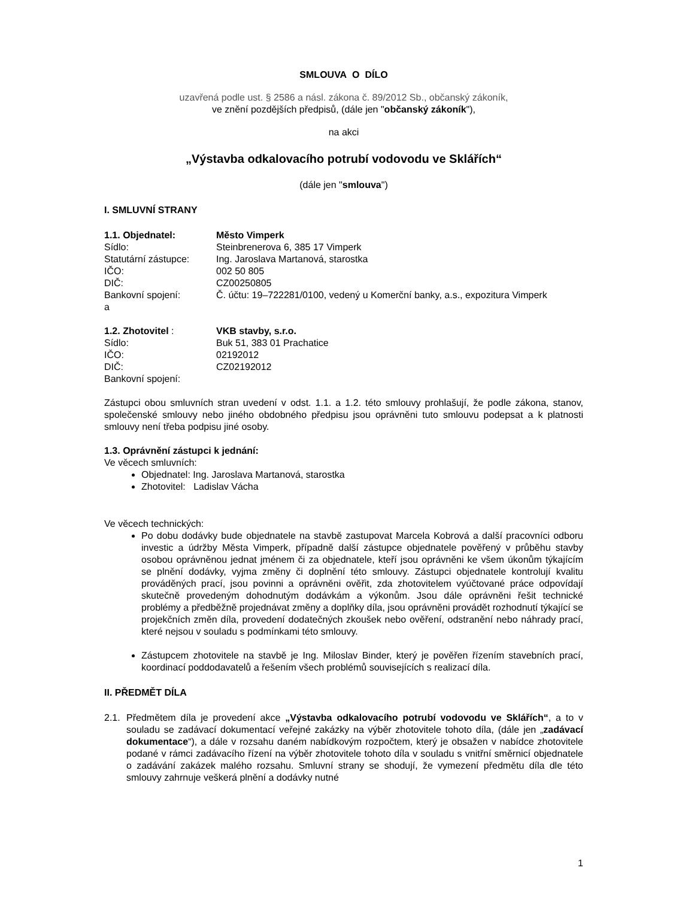SMLOUVA O DÍLO
uzavřená podle ust. § 2586 a násl. zákona č. 89/2012 Sb., občanský zákoník,
ve znění pozdějších předpisů, (dále jen "občanský zákoník"),
na akci
„Výstavba odkalovacího potrubí vodovodu ve Sklářích“
(dále jen "smlouva")
I. SMLUVNÍ STRANY
1.1. Objednatel: Město Vimperk Sídlo: Steinbrenerova 6, 385 17 Vimperk Statutární zástupce: Ing. Jaroslava Martanová, starostka IČO: 002 50 805 DIČ: CZ00250805 Bankovní spojení: Č. účtu: 19–722281/0100, vedený u Komerční banky, a.s., expozitura Vimperk
a
1.2. Zhotovitel : VKB stavby, s.r.o. Sídlo: Buk 51, 383 01 Prachatice IČO: 02192012 DIČ: CZ02192012 Bankovní spojení:
Zástupci obou smluvních stran uvedení v odst. 1.1. a 1.2. této smlouvy prohlašují, že podle zákona, stanov, společenské smlouvy nebo jiného obdobného předpisu jsou oprávněni tuto smlouvu podepsat a k platnosti smlouvy není třeba podpisu jiné osoby.
1.3. Oprávnění zástupci k jednání:
Ve věcech smluvních:
Objednatel: Ing. Jaroslava Martanová, starostka
Zhotovitel: Ladislav Vácha
Ve věcech technických:
Po dobu dodávky bude objednatele na stavbě zastupovat Marcela Kobrová a další pracovníci odboru investic a údržby Města Vimperk, případně další zástupce objednatele pověřený v průběhu stavby osobou oprávněnou jednat jménem či za objednatele, kteří jsou oprávněni ke všem úkonům týkajícím se plnění dodávky, vyjma změny či doplnění této smlouvy. Zástupci objednatele kontrolují kvalitu prováděných prací, jsou povinni a oprávněni ověřit, zda zhotovitelem vyúčtované práce odpovídají skutečně provedeným dohodnutým dodávkám a výkonům. Jsou dále oprávněni řešit technické problémy a předběžně projednávat změny a doplňky díla, jsou oprávněni provádět rozhodnutí týkající se projekčních změn díla, provedení dodatečných zkoušek nebo ověření, odstranění nebo náhrady prací, které nejsou v souladu s podmínkami této smlouvy.
Zástupcem zhotovitele na stavbě je Ing. Miloslav Binder, který je pověřen řízením stavebních prací, koordinací poddodavatelů a řešením všech problémů souvisejících s realizací díla.
II. PŘEDMĚT DÍLA
2.1. Předmětem díla je provedení akce „Výstavba odkalovacího potrubí vodovodu ve Sklářích“, a to v souladu se zadávací dokumentací veřejné zakázky na výběr zhotovitele tohoto díla, (dále jen „zadávací dokumentace“), a dále v rozsahu daném nabídkovým rozpočtem, který je obsažen v nabídce zhotovitele podané v rámci zadávacího řízení na výběr zhotovitele tohoto díla v souladu s vnitřní směrnicí objednatele o zadávání zakázek malého rozsahu. Smluvní strany se shodují, že vymezení předmětu díla dle této smlouvy zahrnuje veškerá plnění a dodávky nutné
1